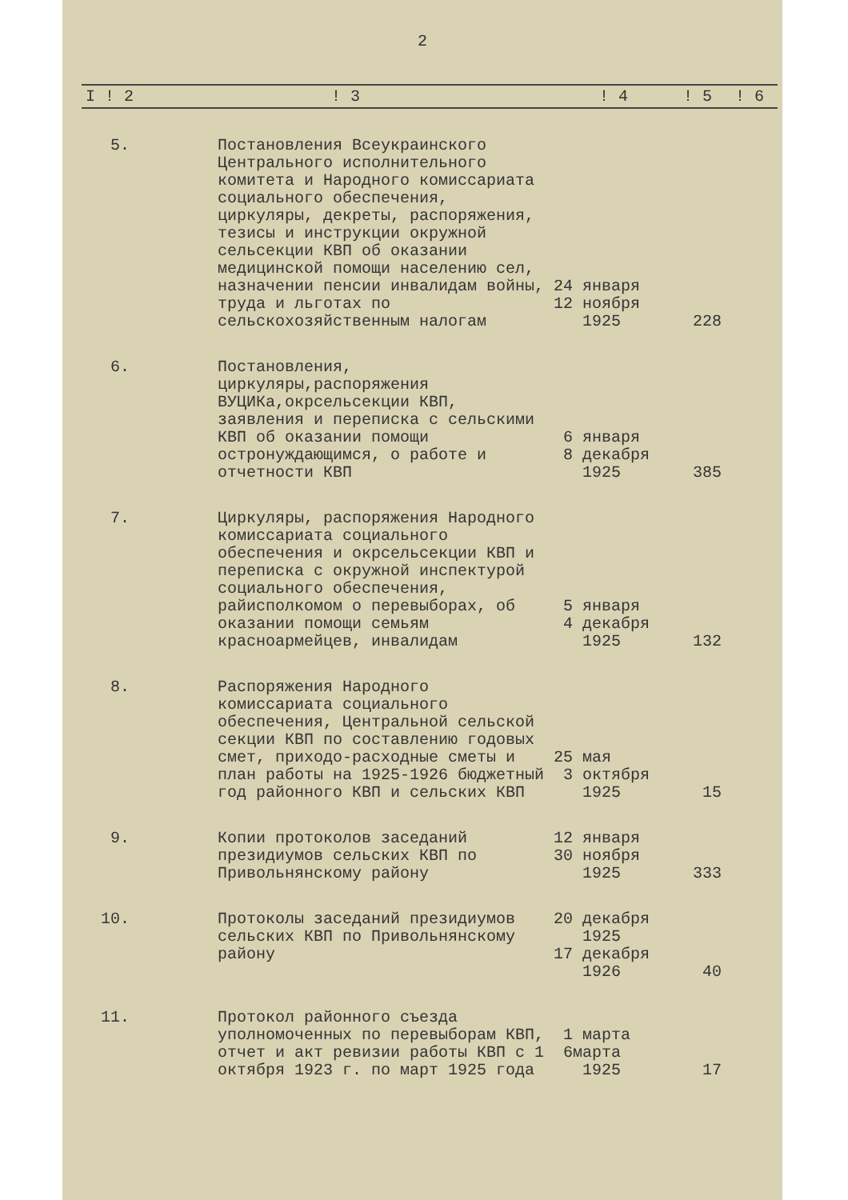2
| I ! 2 | ! 3 | ! 4 | ! 5 | ! 6 |
| --- | --- | --- | --- | --- |
| 5. | Постановления Всеукраинского Центрального исполнительного комитета и Народного комиссариата социального обеспечения, циркуляры, декреты, распоряжения, тезисы и инструкции окружной сельсекции КВП об оказании медицинской помощи населению сел, назначении пенсии инвалидам войны, труда и льготах по сельскохозяйственным налогам | 24 января 12 ноября 1925 | 228 | |
| 6. | Постановления, циркуляры,распоряжения ВУЦИКа,окрсельсекции КВП, заявления и переписка с сельскими КВП об оказании помощи остронуждающимся, о работе и отчетности КВП | 6 января 8 декабря 1925 | 385 | |
| 7. | Циркуляры, распоряжения Народного комиссариата социального обеспечения и окрсельсекции КВП и переписка с окружной инспектурой социального обеспечения, райисполкомом о перевыборах, об оказании помощи семьям красноармейцев, инвалидам | 5 января 4 декабря 1925 | 132 | |
| 8. | Распоряжения Народного комиссариата социального обеспечения, Центральной сельской секции КВП по составлению годовых смет, приходо-расходные сметы и план работы на 1925-1926 бюджетный год районного КВП и сельских КВП | 25 мая 3 октября 1925 | 15 | |
| 9. | Копии протоколов заседаний президиумов сельских КВП по Привольнянскому району | 12 января 30 ноября 1925 | 333 | |
| 10. | Протоколы заседаний президиумов сельских КВП по Привольнянскому району | 20 декабря 1925 17 декабря 1926 | 40 | |
| 11. | Протокол районного съезда уполномоченных по перевыборам КВП, отчет и акт ревизии работы КВП с 1 октября 1923 г. по март 1925 года | 1 марта 6марта 1925 | 17 | |